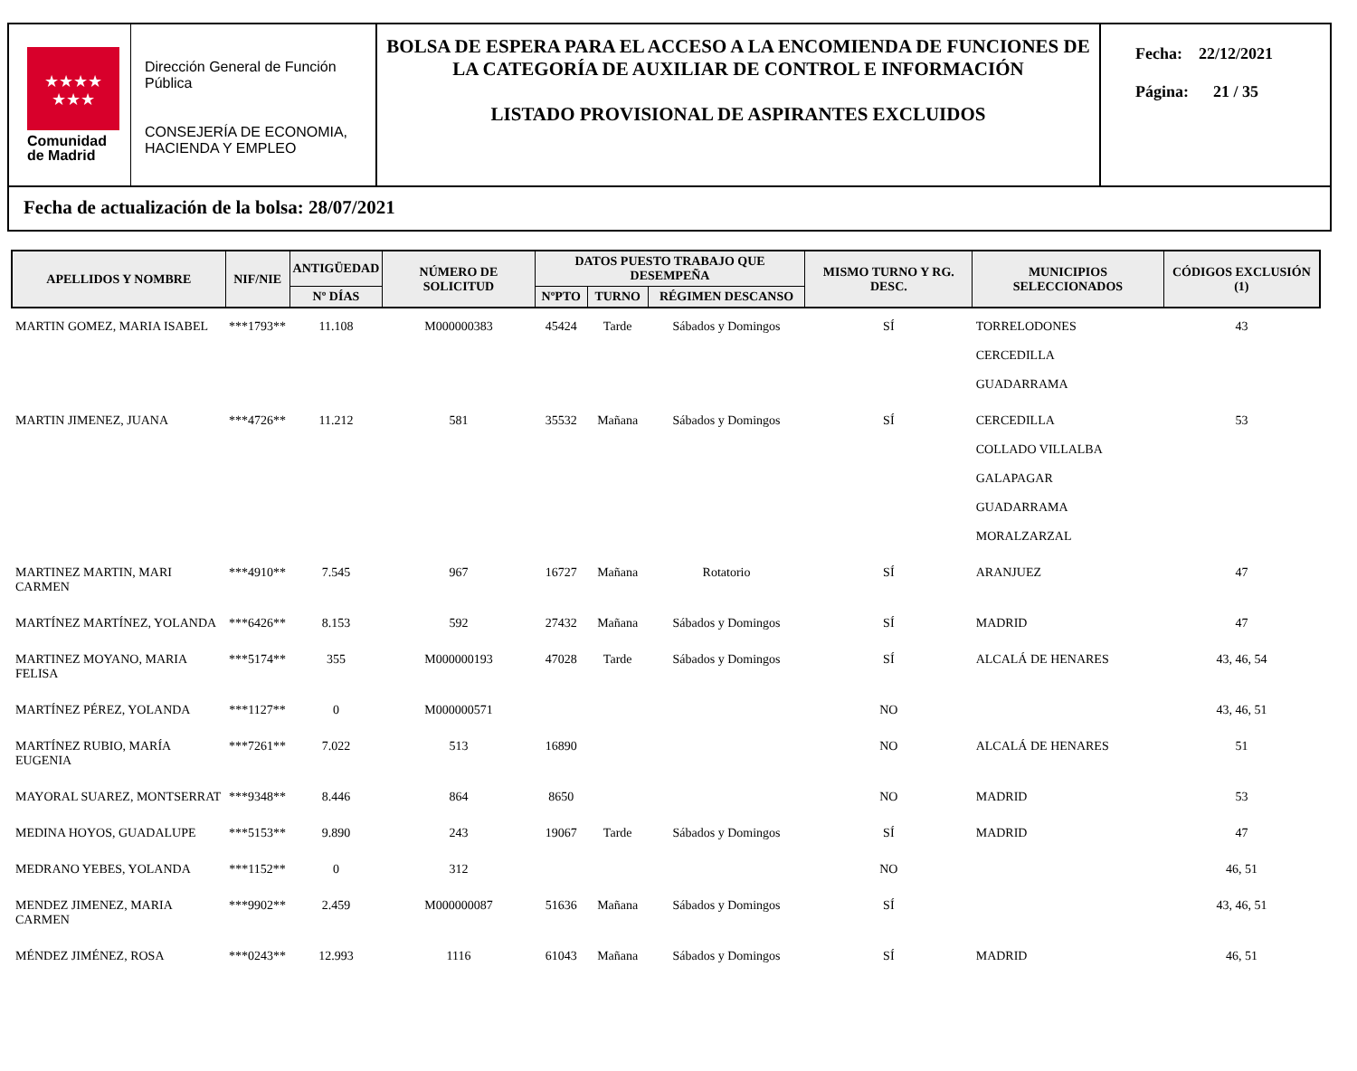★★★★
★★★
Comunidad
de Madrid
Dirección General de Función Pública
CONSEJERÍA DE ECONOMIA, HACIENDA Y EMPLEO
BOLSA DE ESPERA PARA EL ACCESO A LA ENCOMIENDA DE FUNCIONES DE LA CATEGORÍA DE AUXILIAR DE CONTROL E INFORMACIÓN
LISTADO PROVISIONAL DE ASPIRANTES EXCLUIDOS
Fecha: 22/12/2021
Página: 21 / 35
Fecha de actualización de la bolsa: 28/07/2021
| APELLIDOS Y NOMBRE | NIF/NIE | ANTIGÜEDAD | NÚMERO DE SOLICITUD | DATOS PUESTO TRABAJO QUE DESEMPEÑA | | | MISMO TURNO Y RG. DESC. | MUNICIPIOS SELECCIONADOS | CÓDIGOS EXCLUSIÓN (1) |
| --- | --- | --- | --- | --- | --- | --- | --- | --- | --- |
| | | Nº DÍAS | | NºPTO | TURNO | RÉGIMEN DESCANSO | | | |
| MARTIN GOMEZ, MARIA ISABEL | ***1793** | 11.108 | M000000383 | 45424 | Tarde | Sábados y Domingos | SÍ | TORRELODONES CERCEDILLA GUADARRAMA | 43 |
| MARTIN JIMENEZ, JUANA | ***4726** | 11.212 | 581 | 35532 | Mañana | Sábados y Domingos | SÍ | CERCEDILLA COLLADO VILLALBA GALAPAGAR GUADARRAMA MORALZARZAL | 53 |
| MARTINEZ MARTIN, MARI CARMEN | ***4910** | 7.545 | 967 | 16727 | Mañana | Rotatorio | SÍ | ARANJUEZ | 47 |
| MARTÍNEZ MARTÍNEZ, YOLANDA | ***6426** | 8.153 | 592 | 27432 | Mañana | Sábados y Domingos | SÍ | MADRID | 47 |
| MARTINEZ MOYANO, MARIA FELISA | ***5174** | 355 | M000000193 | 47028 | Tarde | Sábados y Domingos | SÍ | ALCALÁ DE HENARES | 43, 46, 54 |
| MARTÍNEZ PÉREZ, YOLANDA | ***1127** | 0 | M000000571 | | | | NO | | 43, 46, 51 |
| MARTÍNEZ RUBIO, MARÍA EUGENIA | ***7261** | 7.022 | 513 | 16890 | | | NO | ALCALÁ DE HENARES | 51 |
| MAYORAL SUAREZ, MONTSERRAT | ***9348** | 8.446 | 864 | 8650 | | | NO | MADRID | 53 |
| MEDINA HOYOS, GUADALUPE | ***5153** | 9.890 | 243 | 19067 | Tarde | Sábados y Domingos | SÍ | MADRID | 47 |
| MEDRANO YEBES, YOLANDA | ***1152** | 0 | 312 | | | | NO | | 46, 51 |
| MENDEZ JIMENEZ, MARIA CARMEN | ***9902** | 2.459 | M000000087 | 51636 | Mañana | Sábados y Domingos | SÍ | | 43, 46, 51 |
| MÉNDEZ JIMÉNEZ, ROSA | ***0243** | 12.993 | 1116 | 61043 | Mañana | Sábados y Domingos | SÍ | MADRID | 46, 51 |